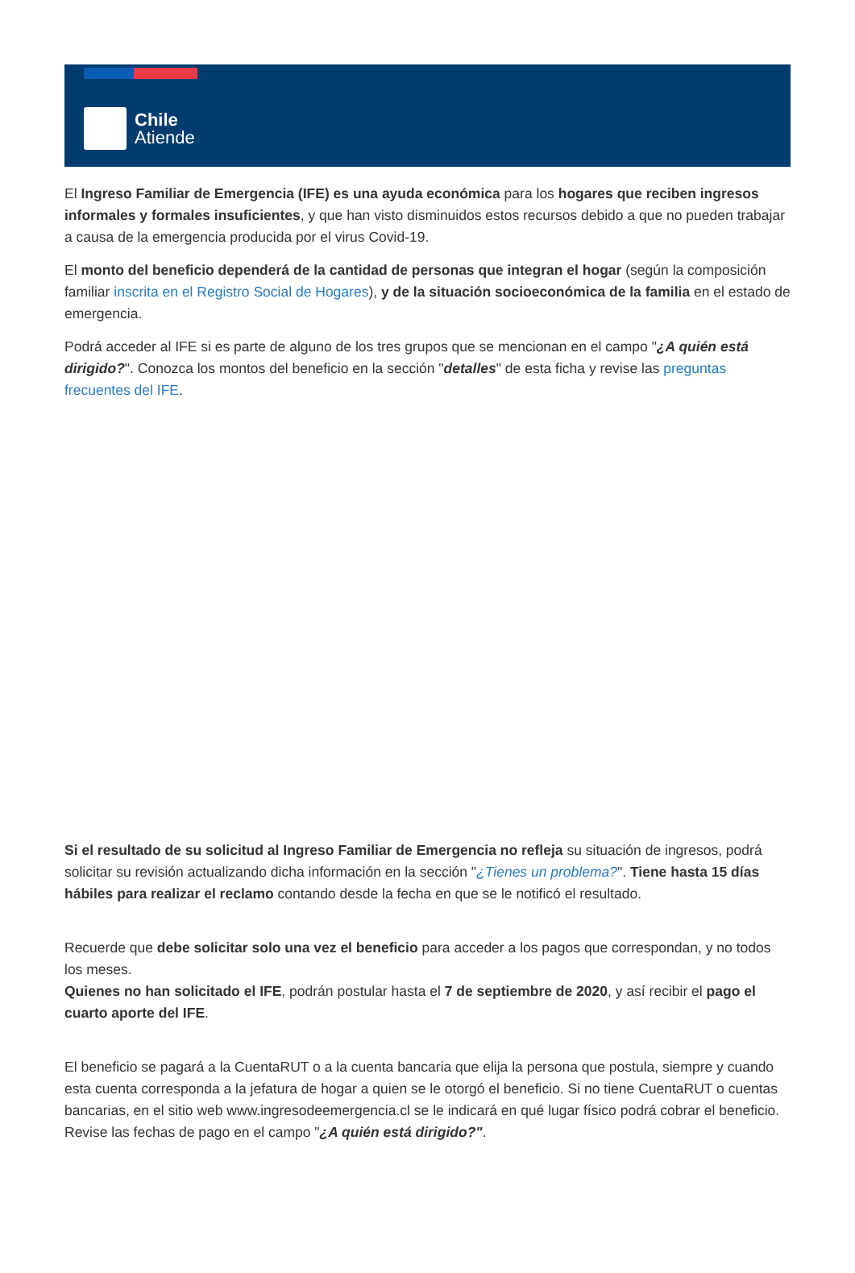Chile
Atiende
El Ingreso Familiar de Emergencia (IFE) es una ayuda económica para los hogares que reciben ingresos informales y formales insuficientes, y que han visto disminuidos estos recursos debido a que no pueden trabajar a causa de la emergencia producida por el virus Covid-19.
El monto del beneficio dependerá de la cantidad de personas que integran el hogar (según la composición familiar inscrita en el Registro Social de Hogares), y de la situación socioeconómica de la familia en el estado de emergencia.
Podrá acceder al IFE si es parte de alguno de los tres grupos que se mencionan en el campo "¿A quién está dirigido?". Conozca los montos del beneficio en la sección "detalles" de esta ficha y revise las preguntas frecuentes del IFE.
Si el resultado de su solicitud al Ingreso Familiar de Emergencia no refleja su situación de ingresos, podrá solicitar su revisión actualizando dicha información en la sección "¿Tienes un problema?". Tiene hasta 15 días hábiles para realizar el reclamo contando desde la fecha en que se le notificó el resultado.
Recuerde que debe solicitar solo una vez el beneficio para acceder a los pagos que correspondan, y no todos los meses.
Quienes no han solicitado el IFE, podrán postular hasta el 7 de septiembre de 2020, y así recibir el pago el cuarto aporte del IFE.
El beneficio se pagará a la CuentaRUT o a la cuenta bancaria que elija la persona que postula, siempre y cuando esta cuenta corresponda a la jefatura de hogar a quien se le otorgó el beneficio. Si no tiene CuentaRUT o cuentas bancarias, en el sitio web www.ingresodeemergencia.cl se le indicará en qué lugar físico podrá cobrar el beneficio. Revise las fechas de pago en el campo "¿A quién está dirigido?".